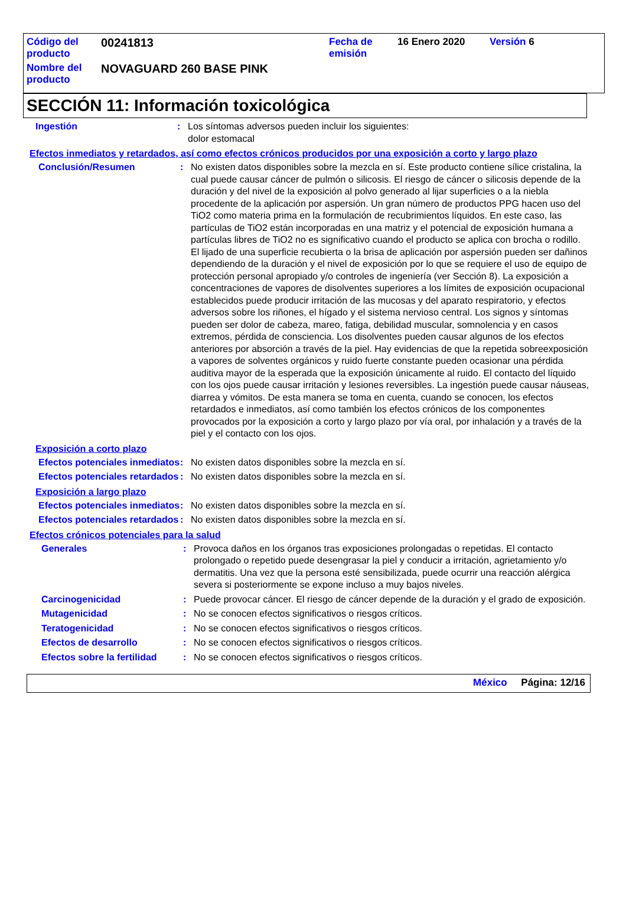| Código del producto | 00241813 | Fecha de emisión | 16 Enero 2020 | Versión 6 |
| Nombre del producto | NOVAGUARD 260 BASE PINK | | | |
SECCIÓN 11: Información toxicológica
Ingestión : Los síntomas adversos pueden incluir los siguientes:
dolor estomacal
Efectos inmediatos y retardados, así como efectos crónicos producidos por una exposición a corto y largo plazo
Conclusión/Resumen : No existen datos disponibles sobre la mezcla en sí. Este producto contiene sílice cristalina, la cual puede causar cáncer de pulmón o silicosis. El riesgo de cáncer o silicosis depende de la duración y del nivel de la exposición al polvo generado al lijar superficies o a la niebla procedente de la aplicación por aspersión. Un gran número de productos PPG hacen uso del TiO2 como materia prima en la formulación de recubrimientos líquidos. En este caso, las partículas de TiO2 están incorporadas en una matriz y el potencial de exposición humana a partículas libres de TiO2 no es significativo cuando el producto se aplica con brocha o rodillo. El lijado de una superficie recubierta o la brisa de aplicación por aspersión pueden ser dañinos dependiendo de la duración y el nivel de exposición por lo que se requiere el uso de equipo de protección personal apropiado y/o controles de ingeniería (ver Sección 8). La exposición a concentraciones de vapores de disolventes superiores a los límites de exposición ocupacional establecidos puede producir irritación de las mucosas y del aparato respiratorio, y efectos adversos sobre los riñones, el hígado y el sistema nervioso central. Los signos y síntomas pueden ser dolor de cabeza, mareo, fatiga, debilidad muscular, somnolencia y en casos extremos, pérdida de consciencia. Los disolventes pueden causar algunos de los efectos anteriores por absorción a través de la piel. Hay evidencias de que la repetida sobreexposición a vapores de solventes orgánicos y ruido fuerte constante pueden ocasionar una pérdida auditiva mayor de la esperada que la exposición únicamente al ruido. El contacto del líquido con los ojos puede causar irritación y lesiones reversibles. La ingestión puede causar náuseas, diarrea y vómitos. De esta manera se toma en cuenta, cuando se conocen, los efectos retardados e inmediatos, así como también los efectos crónicos de los componentes provocados por la exposición a corto y largo plazo por vía oral, por inhalación y a través de la piel y el contacto con los ojos.
Exposición a corto plazo
Efectos potenciales inmediatos
: No existen datos disponibles sobre la mezcla en sí.
Efectos potenciales retardados
: No existen datos disponibles sobre la mezcla en sí.
Exposición a largo plazo
Efectos potenciales inmediatos
: No existen datos disponibles sobre la mezcla en sí.
Efectos potenciales retardados
: No existen datos disponibles sobre la mezcla en sí.
Efectos crónicos potenciales para la salud
Generales : Provoca daños en los órganos tras exposiciones prolongadas o repetidas. El contacto prolongado o repetido puede desengrasar la piel y conducir a irritación, agrietamiento y/o dermatitis. Una vez que la persona esté sensibilizada, puede ocurrir una reacción alérgica severa si posteriormente se expone incluso a muy bajos niveles.
Carcinogenicidad : Puede provocar cáncer. El riesgo de cáncer depende de la duración y el grado de exposición.
Mutagenicidad : No se conocen efectos significativos o riesgos críticos.
Teratogenicidad : No se conocen efectos significativos o riesgos críticos.
Efectos de desarrollo : No se conocen efectos significativos o riesgos críticos.
Efectos sobre la fertilidad
: No se conocen efectos significativos o riesgos críticos.
México Página: 12/16